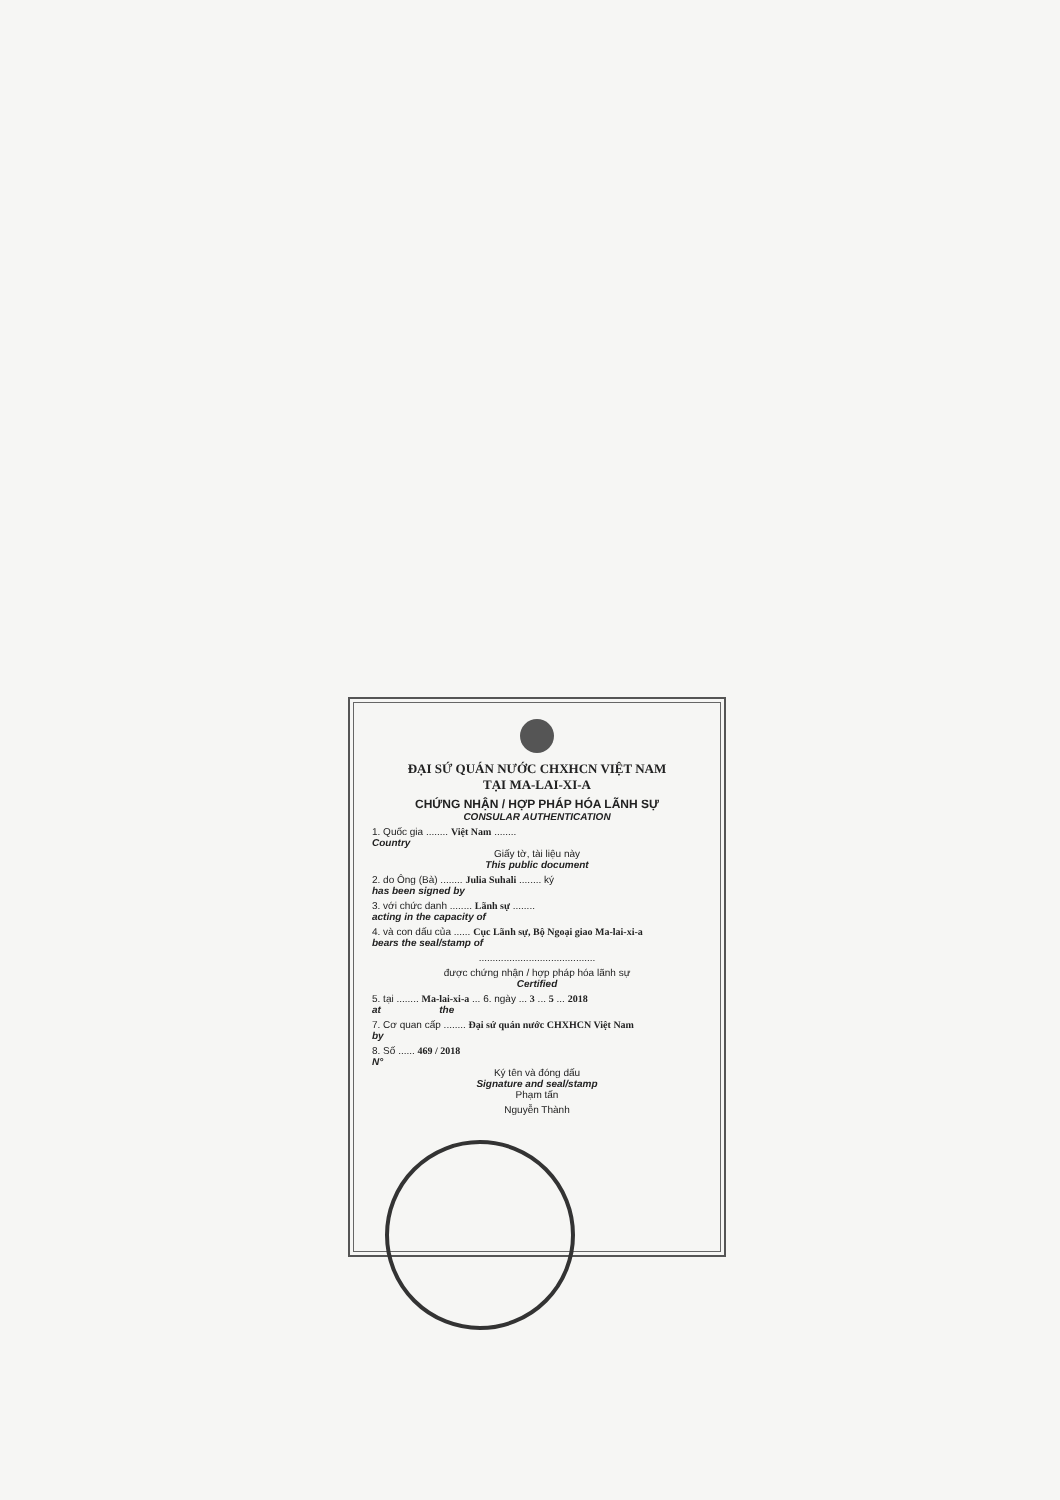ĐẠI SỨ QUÁN NƯỚC CHXHCN VIỆT NAM
TẠI MA-LAI-XI-A
CHỨNG NHẬN / HỢP PHÁP HÓA LÃNH SỰ
CONSULAR AUTHENTICATION
1. Quốc gia ........ Việt Nam ........
Country
Giấy tờ, tài liệu này
This public document
2. do Ông (Bà) ........ Julia Suhali ........ ký
has been signed by
3. với chức danh ........ Lãnh sự ........
acting in the capacity of
4. và con dấu của ...... Cục Lãnh sự, Bộ Ngoại giao Ma-lai-xi-a
bears the seal/stamp of
..........................................
được chứng nhận / hợp pháp hóa lãnh sự
Certified
5. tại ........ Ma-lai-xi-a ... 6. ngày ... 3 ... 5 ... 2018
at the
7. Cơ quan cấp ........ Đại sứ quán nước CHXHCN Việt Nam
by
8. Số ...... 469 / 2018
N°
Ký tên và đóng dấu
Signature and seal/stamp
Phạm tấn
Nguyễn Thành